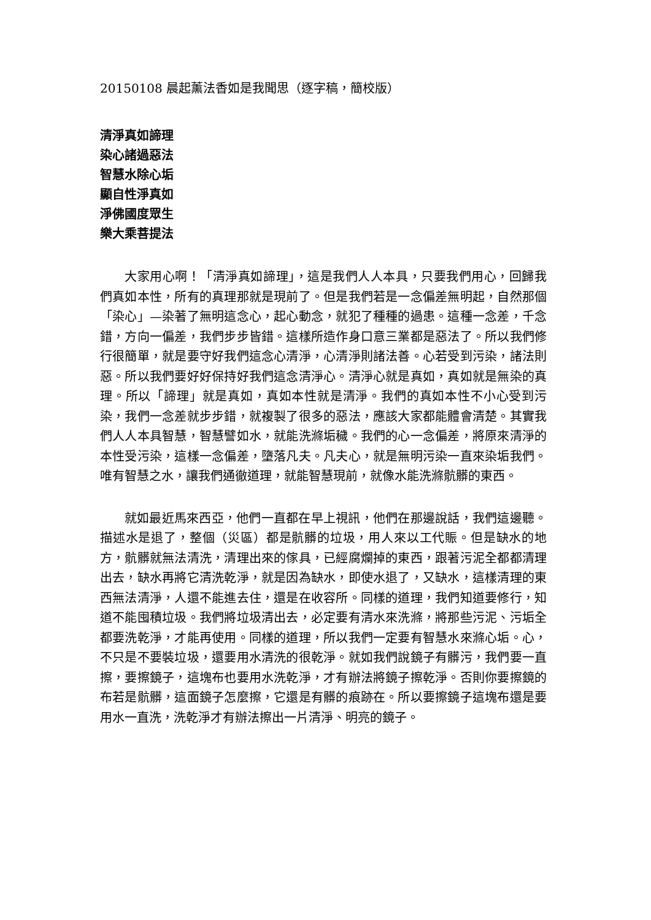20150108 晨起薰法香如是我聞思（逐字稿，簡校版）
清淨真如諦理
染心諸過惡法
智慧水除心垢
顯自性淨真如
淨佛國度眾生
樂大乘菩提法
大家用心啊！「清淨真如諦理」，這是我們人人本具，只要我們用心，回歸我們真如本性，所有的真理那就是現前了。但是我們若是一念偏差無明起，自然那個「染心」—染著了無明這念心，起心動念，就犯了種種的過患。這種一念差，千念錯，方向一偏差，我們步步皆錯。這樣所造作身口意三業都是惡法了。所以我們修行很簡單，就是要守好我們這念心清淨，心清淨則諸法善。心若受到污染，諸法則惡。所以我們要好好保持好我們這念清淨心。清淨心就是真如，真如就是無染的真理。所以「諦理」就是真如，真如本性就是清淨。我們的真如本性不小心受到污染，我們一念差就步步錯，就複製了很多的惡法，應該大家都能體會清楚。其實我們人人本具智慧，智慧譬如水，就能洗滌垢穢。我們的心一念偏差，將原來清淨的本性受污染，這樣一念偏差，墮落凡夫。凡夫心，就是無明污染一直來染垢我們。唯有智慧之水，讓我們通徹道理，就能智慧現前，就像水能洗滌骯髒的東西。
就如最近馬來西亞，他們一直都在早上視訊，他們在那邊說話，我們這邊聽。描述水是退了，整個（災區）都是骯髒的垃圾，用人來以工代賑。但是缺水的地方，骯髒就無法清洗，清理出來的傢具，已經腐爛掉的東西，跟著污泥全都都清理出去，缺水再將它清洗乾淨，就是因為缺水，即使水退了，又缺水，這樣清理的東西無法清淨，人還不能進去住，還是在收容所。同樣的道理，我們知道要修行，知道不能囤積垃圾。我們將垃圾清出去，必定要有清水來洗滌，將那些污泥、污垢全都要洗乾淨，才能再使用。同樣的道理，所以我們一定要有智慧水來滌心垢。心，不只是不要裝垃圾，還要用水清洗的很乾淨。就如我們說鏡子有髒污，我們要一直擦，要擦鏡子，這塊布也要用水洗乾淨，才有辦法將鏡子擦乾淨。否則你要擦鏡的布若是骯髒，這面鏡子怎麼擦，它還是有髒的痕跡在。所以要擦鏡子這塊布還是要用水一直洗，洗乾淨才有辦法擦出一片清淨、明亮的鏡子。